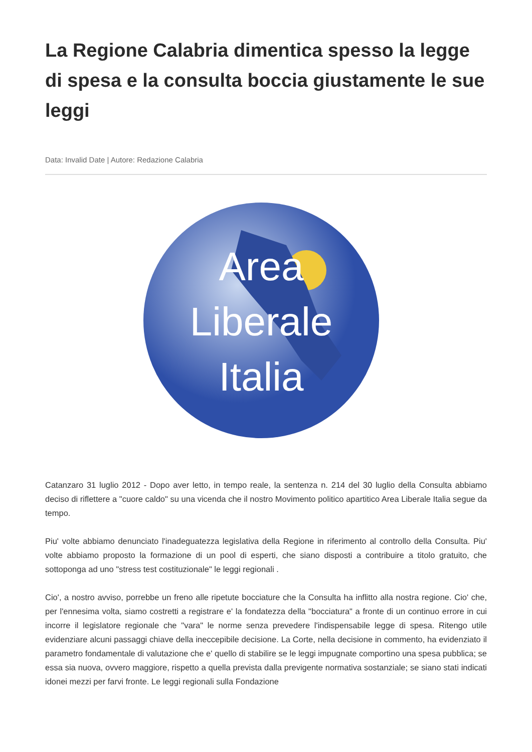La Regione Calabria dimentica spesso la legge di spesa e la consulta boccia giustamente le sue leggi
Data: Invalid Date | Autore: Redazione Calabria
Area
Liberale
Italia
Catanzaro 31 luglio 2012 - Dopo aver letto, in tempo reale, la sentenza n. 214 del 30 luglio della Consulta abbiamo deciso di riflettere a "cuore caldo" su una vicenda che il nostro Movimento politico apartitico Area Liberale Italia segue da tempo.
Piu' volte abbiamo denunciato l'inadeguatezza legislativa della Regione in riferimento al controllo della Consulta. Piu' volte abbiamo proposto la formazione di un pool di esperti, che siano disposti a contribuire a titolo gratuito, che sottoponga ad uno "stress test costituzionale" le leggi regionali .
Cio', a nostro avviso, porrebbe un freno alle ripetute bocciature che la Consulta ha inflitto alla nostra regione. Cio' che, per l'ennesima volta, siamo costretti a registrare e' la fondatezza della "bocciatura" a fronte di un continuo errore in cui incorre il legislatore regionale che "vara" le norme senza prevedere l'indispensabile legge di spesa. Ritengo utile evidenziare alcuni passaggi chiave della ineccepibile decisione. La Corte, nella decisione in commento, ha evidenziato il parametro fondamentale di valutazione che e' quello di stabilire se le leggi impugnate comportino una spesa pubblica; se essa sia nuova, ovvero maggiore, rispetto a quella prevista dalla previgente normativa sostanziale; se siano stati indicati idonei mezzi per farvi fronte. Le leggi regionali sulla Fondazione